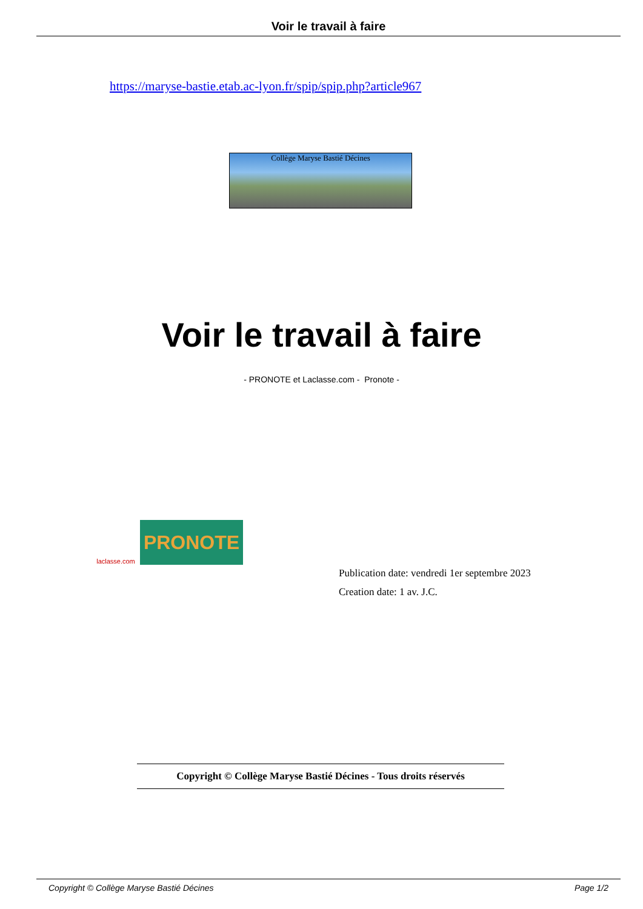Voir le travail à faire
https://maryse-bastie.etab.ac-lyon.fr/spip/spip.php?article967
Collège Maryse Bastié Décines
Voir le travail à faire
- PRONOTE et Laclasse.com - Pronote -
laclasse.com
PRONOTE
Publication date: vendredi 1er septembre 2023
Creation date: 1 av. J.C.
Copyright © Collège Maryse Bastié Décines - Tous droits réservés
Copyright © Collège Maryse Bastié Décines Page 1/2